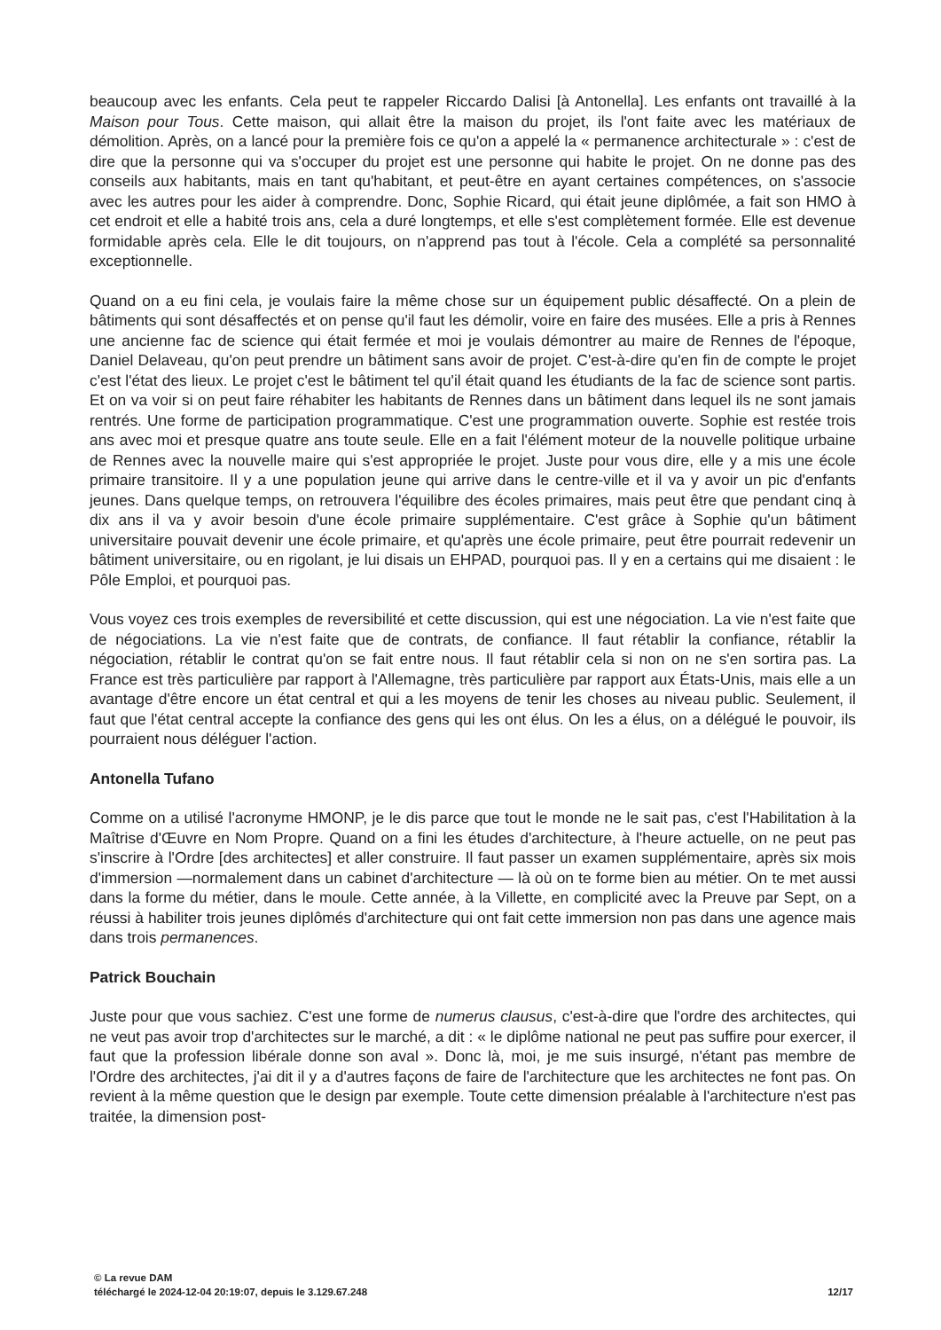beaucoup avec les enfants. Cela peut te rappeler Riccardo Dalisi [à Antonella]. Les enfants ont travaillé à la Maison pour Tous. Cette maison, qui allait être la maison du projet, ils l'ont faite avec les matériaux de démolition. Après, on a lancé pour la première fois ce qu'on a appelé la « permanence architecturale » : c'est de dire que la personne qui va s'occuper du projet est une personne qui habite le projet. On ne donne pas des conseils aux habitants, mais en tant qu'habitant, et peut-être en ayant certaines compétences, on s'associe avec les autres pour les aider à comprendre. Donc, Sophie Ricard, qui était jeune diplômée, a fait son HMO à cet endroit et elle a habité trois ans, cela a duré longtemps, et elle s'est complètement formée. Elle est devenue formidable après cela. Elle le dit toujours, on n'apprend pas tout à l'école. Cela a complété sa personnalité exceptionnelle.
Quand on a eu fini cela, je voulais faire la même chose sur un équipement public désaffecté. On a plein de bâtiments qui sont désaffectés et on pense qu'il faut les démolir, voire en faire des musées. Elle a pris à Rennes une ancienne fac de science qui était fermée et moi je voulais démontrer au maire de Rennes de l'époque, Daniel Delaveau, qu'on peut prendre un bâtiment sans avoir de projet. C'est-à-dire qu'en fin de compte le projet c'est l'état des lieux. Le projet c'est le bâtiment tel qu'il était quand les étudiants de la fac de science sont partis. Et on va voir si on peut faire réhabiter les habitants de Rennes dans un bâtiment dans lequel ils ne sont jamais rentrés. Une forme de participation programmatique. C'est une programmation ouverte. Sophie est restée trois ans avec moi et presque quatre ans toute seule. Elle en a fait l'élément moteur de la nouvelle politique urbaine de Rennes avec la nouvelle maire qui s'est appropriée le projet. Juste pour vous dire, elle y a mis une école primaire transitoire. Il y a une population jeune qui arrive dans le centre-ville et il va y avoir un pic d'enfants jeunes. Dans quelque temps, on retrouvera l'équilibre des écoles primaires, mais peut être que pendant cinq à dix ans il va y avoir besoin d'une école primaire supplémentaire. C'est grâce à Sophie qu'un bâtiment universitaire pouvait devenir une école primaire, et qu'après une école primaire, peut être pourrait redevenir un bâtiment universitaire, ou en rigolant, je lui disais un EHPAD, pourquoi pas. Il y en a certains qui me disaient : le Pôle Emploi, et pourquoi pas.
Vous voyez ces trois exemples de reversibilité et cette discussion, qui est une négociation. La vie n'est faite que de négociations. La vie n'est faite que de contrats, de confiance. Il faut rétablir la confiance, rétablir la négociation, rétablir le contrat qu'on se fait entre nous. Il faut rétablir cela si non on ne s'en sortira pas. La France est très particulière par rapport à l'Allemagne, très particulière par rapport aux États-Unis, mais elle a un avantage d'être encore un état central et qui a les moyens de tenir les choses au niveau public. Seulement, il faut que l'état central accepte la confiance des gens qui les ont élus. On les a élus, on a délégué le pouvoir, ils pourraient nous déléguer l'action.
Antonella Tufano
Comme on a utilisé l'acronyme HMONP, je le dis parce que tout le monde ne le sait pas, c'est l'Habilitation à la Maîtrise d'Œuvre en Nom Propre. Quand on a fini les études d'architecture, à l'heure actuelle, on ne peut pas s'inscrire à l'Ordre [des architectes] et aller construire. Il faut passer un examen supplémentaire, après six mois d'immersion —normalement dans un cabinet d'architecture — là où on te forme bien au métier. On te met aussi dans la forme du métier, dans le moule. Cette année, à la Villette, en complicité avec la Preuve par Sept, on a réussi à habiliter trois jeunes diplômés d'architecture qui ont fait cette immersion non pas dans une agence mais dans trois permanences.
Patrick Bouchain
Juste pour que vous sachiez. C'est une forme de numerus clausus, c'est-à-dire que l'ordre des architectes, qui ne veut pas avoir trop d'architectes sur le marché, a dit : « le diplôme national ne peut pas suffire pour exercer, il faut que la profession libérale donne son aval ». Donc là, moi, je me suis insurgé, n'étant pas membre de l'Ordre des architectes, j'ai dit il y a d'autres façons de faire de l'architecture que les architectes ne font pas. On revient à la même question que le design par exemple. Toute cette dimension préalable à l'architecture n'est pas traitée, la dimension post-
© La revue DAM
téléchargé le 2024-12-04 20:19:07, depuis le 3.129.67.248 12/17